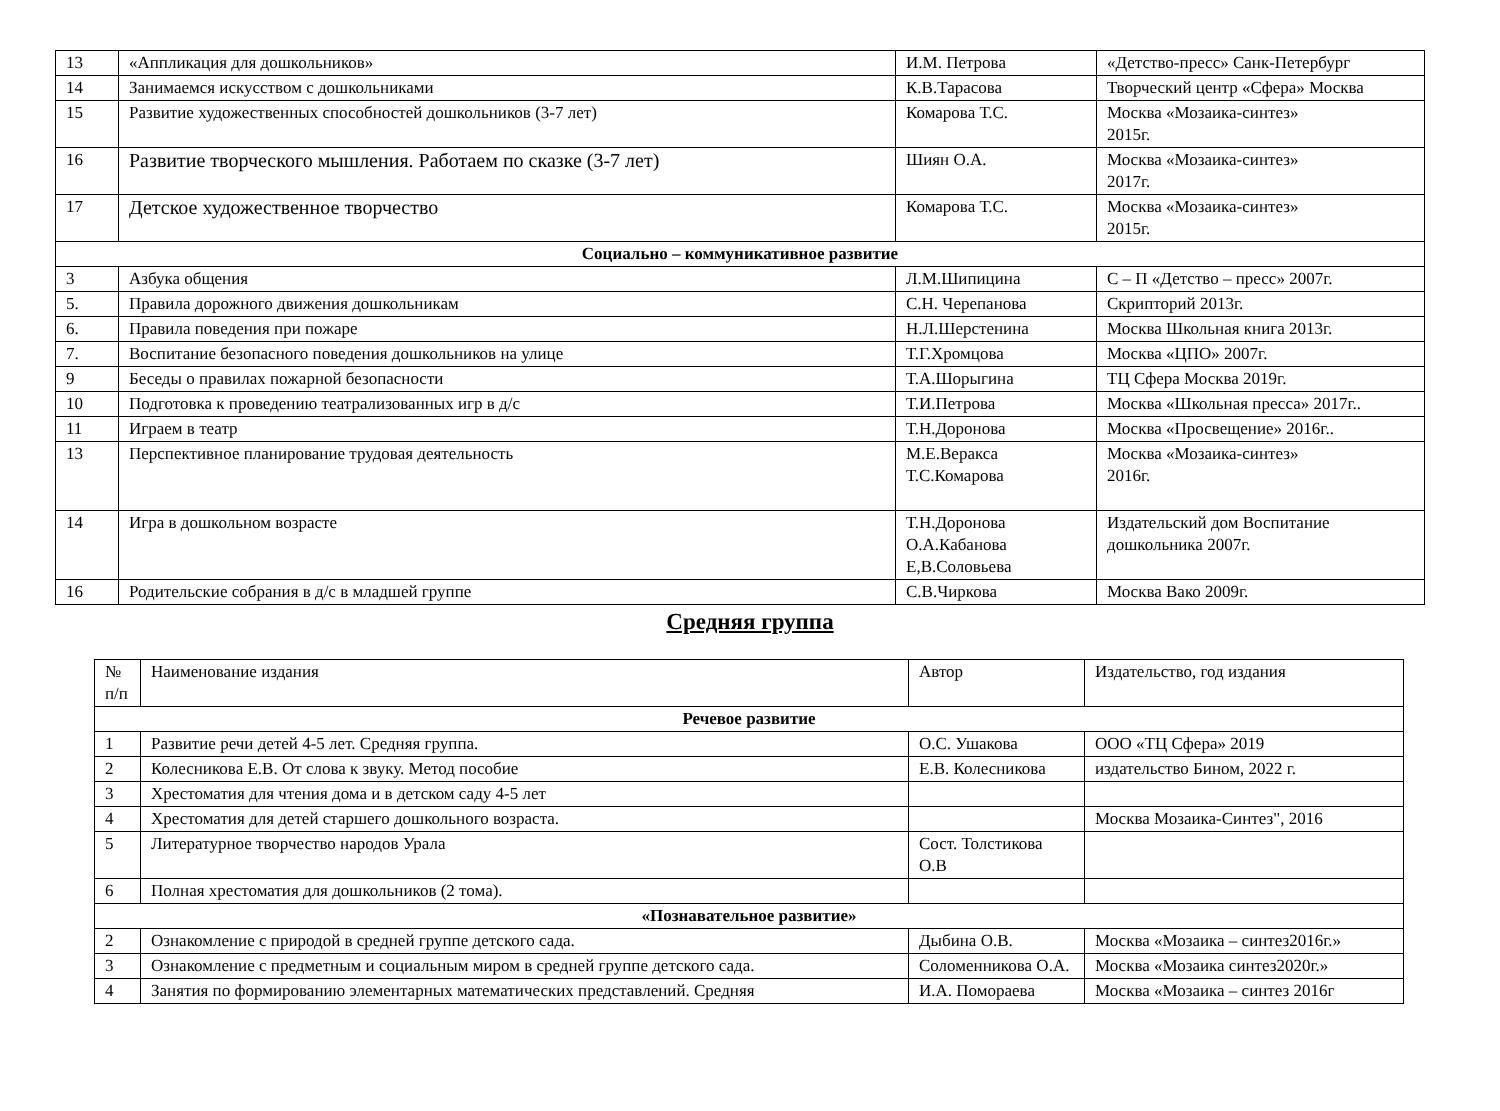| 13 | «Аппликация для дошкольников» | И.М. Петрова | «Детство-пресс» Санк-Петербург |
| 14 | Занимаемся искусством с дошкольниками | К.В.Тарасова | Творческий центр «Сфера» Москва |
| 15 | Развитие художественных способностей дошкольников (3-7 лет) | Комарова Т.С. | Москва «Мозаика-синтез» 2015г. |
| 16 | Развитие творческого мышления. Работаем по сказке (3-7 лет) | Шиян О.А. | Москва «Мозаика-синтез» 2017г. |
| 17 | Детское художественное творчество | Комарова Т.С. | Москва «Мозаика-синтез» 2015г. |
| Социально – коммуникативное развитие | | | |
| 3 | Азбука общения | Л.М.Шипицина | С – П «Детство – пресс» 2007г. |
| 5. | Правила дорожного движения дошкольникам | С.Н. Черепанова | Скрипторий 2013г. |
| 6. | Правила поведения при пожаре | Н.Л.Шерстенина | Москва Школьная книга 2013г. |
| 7. | Воспитание безопасного поведения дошкольников на улице | Т.Г.Хромцова | Москва «ЦПО» 2007г. |
| 9 | Беседы о правилах пожарной безопасности | Т.А.Шорыгина | ТЦ Сфера Москва 2019г. |
| 10 | Подготовка к проведению театрализованных игр в д/с | Т.И.Петрова | Москва «Школьная пресса» 2017г.. |
| 11 | Играем в театр | Т.Н.Доронова | Москва «Просвещение» 2016г.. |
| 13 | Перспективное планирование трудовая деятельность | М.Е.Веракса Т.С.Комарова | Москва «Мозаика-синтез» 2016г. |
| 14 | Игра в дошкольном возрасте | Т.Н.Доронова О.А.Кабанова Е,В.Соловьева | Издательский дом Воспитание дошкольника 2007г. |
| 16 | Родительские собрания в д/с в младшей группе | С.В.Чиркова | Москва Вако 2009г. |
Средняя группа
| № п/п | Наименование издания | Автор | Издательство, год издания |
| --- | --- | --- | --- |
| Речевое развитие | | | |
| 1 | Развитие речи детей 4-5 лет. Средняя группа. | О.С. Ушакова | ООО «ТЦ Сфера» 2019 |
| 2 | Колесникова Е.В. От слова к звуку. Метод пособие | Е.В. Колесникова | издательство Бином, 2022 г. |
| 3 | Хрестоматия для чтения дома и в детском саду 4-5 лет | | |
| 4 | Хрестоматия для детей старшего дошкольного возраста. | | Москва Мозаика-Синтез", 2016 |
| 5 | Литературное творчество народов Урала | Сост. Толстикова О.В | |
| 6 | Полная хрестоматия для дошкольников (2 тома). | | |
| «Познавательное развитие» | | | |
| 2 | Ознакомление с природой в средней группе детского сада. | Дыбина О.В. | Москва «Мозаика – синтез2016г.» |
| 3 | Ознакомление с предметным и социальным миром в средней группе детского сада. | Соломенникова О.А. | Москва «Мозаика синтез2020г.» |
| 4 | Занятия по формированию элементарных математических представлений. Средняя | И.А. Помораева | Москва «Мозаика – синтез 2016г |